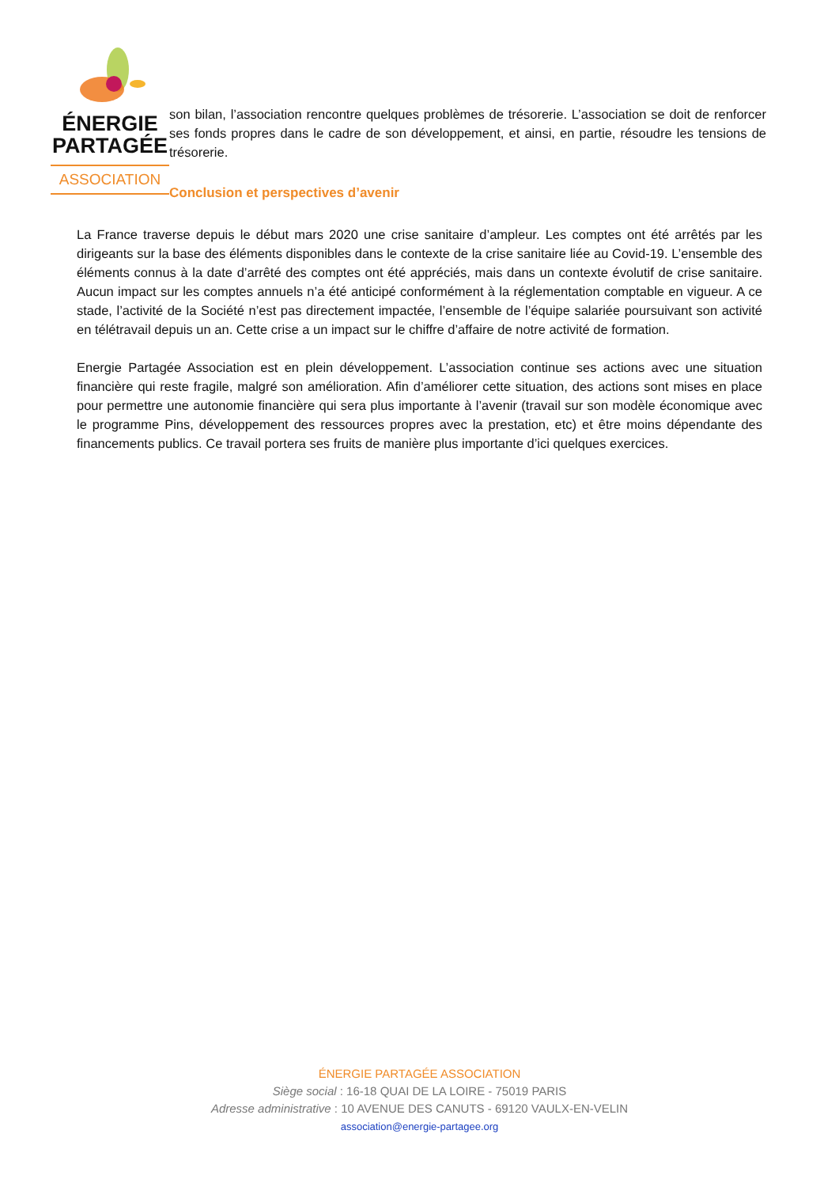ÉNERGIE
PARTAGÉE
ASSOCIATION
son bilan, l’association rencontre quelques problèmes de trésorerie. L’association se doit de renforcer ses fonds propres dans le cadre de son développement, et ainsi, en partie, résoudre les tensions de trésorerie.
Conclusion et perspectives d’avenir
La France traverse depuis le début mars 2020 une crise sanitaire d’ampleur. Les comptes ont été arrêtés par les dirigeants sur la base des éléments disponibles dans le contexte de la crise sanitaire liée au Covid-19. L’ensemble des éléments connus à la date d’arrêté des comptes ont été appréciés, mais dans un contexte évolutif de crise sanitaire. Aucun impact sur les comptes annuels n’a été anticipé conformément à la réglementation comptable en vigueur. A ce stade, l’activité de la Société n’est pas directement impactée, l’ensemble de l’équipe salariée poursuivant son activité en télétravail depuis un an. Cette crise a un impact sur le chiffre d’affaire de notre activité de formation.
Energie Partagée Association est en plein développement. L’association continue ses actions avec une situation financière qui reste fragile, malgré son amélioration. Afin d’améliorer cette situation, des actions sont mises en place pour permettre une autonomie financière qui sera plus importante à l’avenir (travail sur son modèle économique avec le programme Pins, développement des ressources propres avec la prestation, etc) et être moins dépendante des financements publics. Ce travail portera ses fruits de manière plus importante d’ici quelques exercices.
ÉNERGIE PARTAGÉE ASSOCIATION
Siège social : 16-18 QUAI DE LA LOIRE - 75019 PARIS
Adresse administrative : 10 AVENUE DES CANUTS - 69120 VAULX-EN-VELIN
association@energie-partagee.org